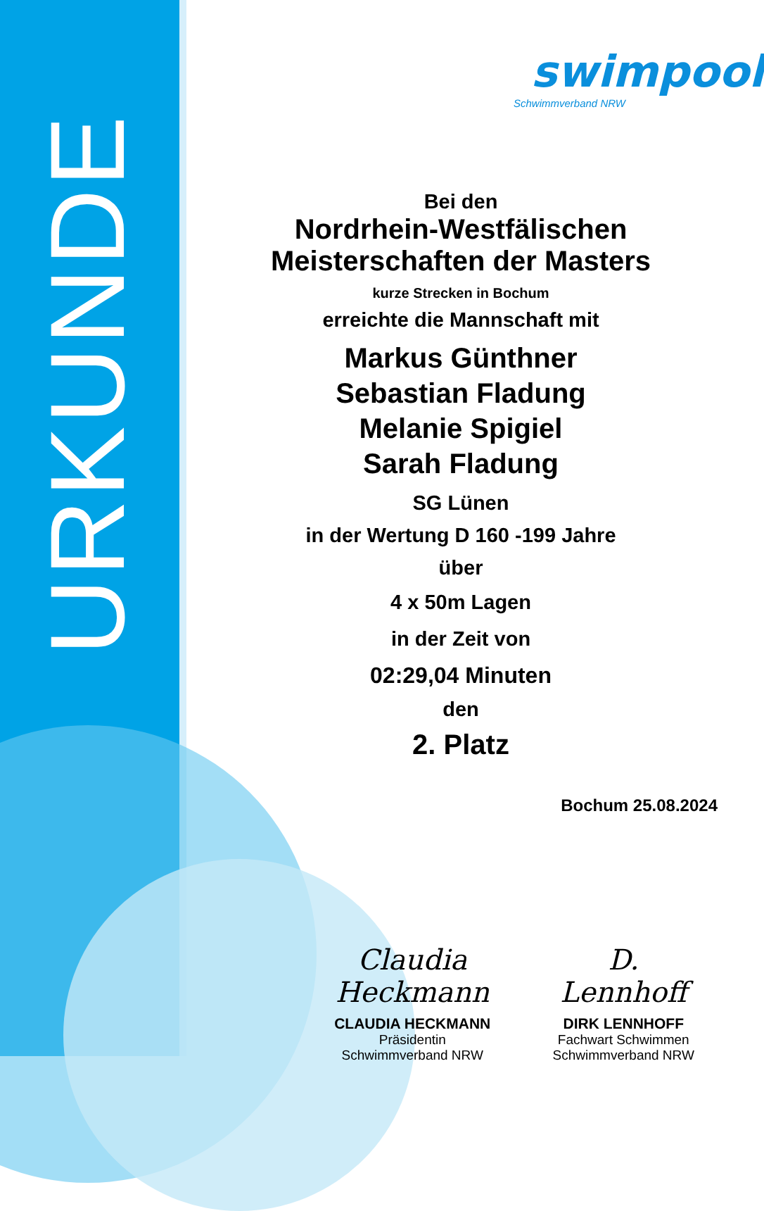URKUNDE
swimpool
Schwimmverband NRW
Bei den
Nordrhein-Westfälischen
Meisterschaften der Masters
kurze Strecken in Bochum
erreichte die Mannschaft mit
Markus Günthner
Sebastian Fladung
Melanie Spigiel
Sarah Fladung
SG Lünen
in der Wertung D 160 -199 Jahre
über
4 x 50m Lagen
in der Zeit von
02:29,04 Minuten
den
2. Platz
Bochum 25.08.2024
Claudia Heckmann
CLAUDIA HECKMANN
Präsidentin
Schwimmverband NRW
D. Lennhoff
DIRK LENNHOFF
Fachwart Schwimmen
Schwimmverband NRW